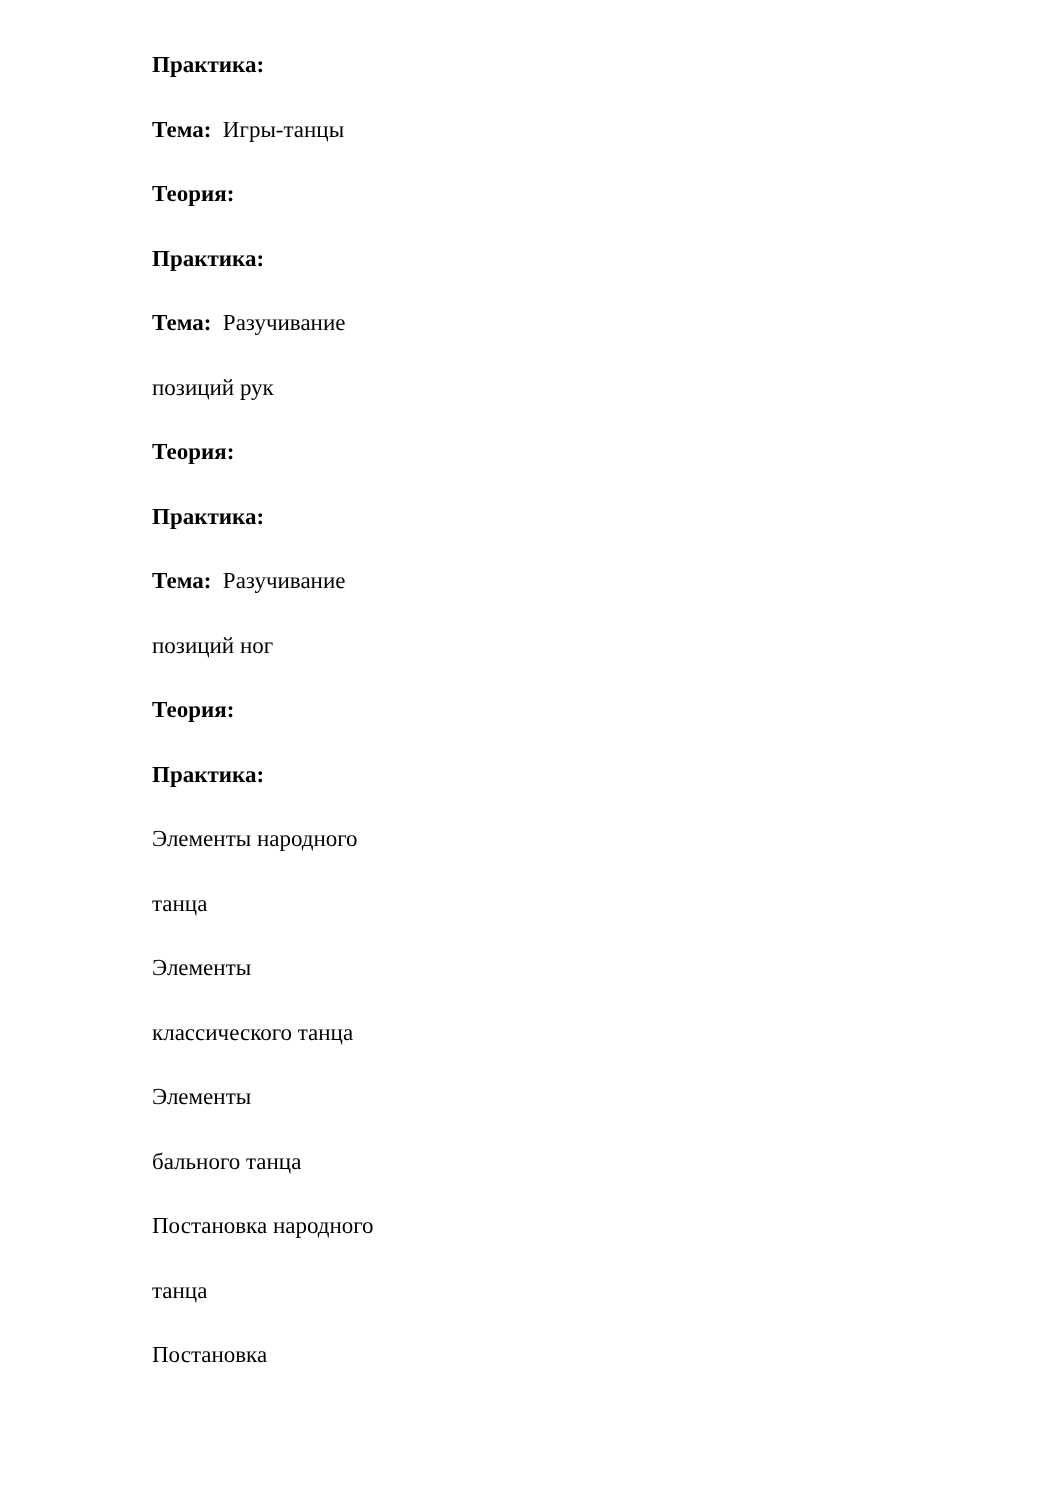Практика:
Тема: Игры-танцы
Теория:
Практика:
Тема: Разучивание
позиций рук
Теория:
Практика:
Тема: Разучивание
позиций ног
Теория:
Практика:
Элементы народного
танца
Элементы
классического танца
Элементы
бального танца
Постановка народного
танца
Постановка